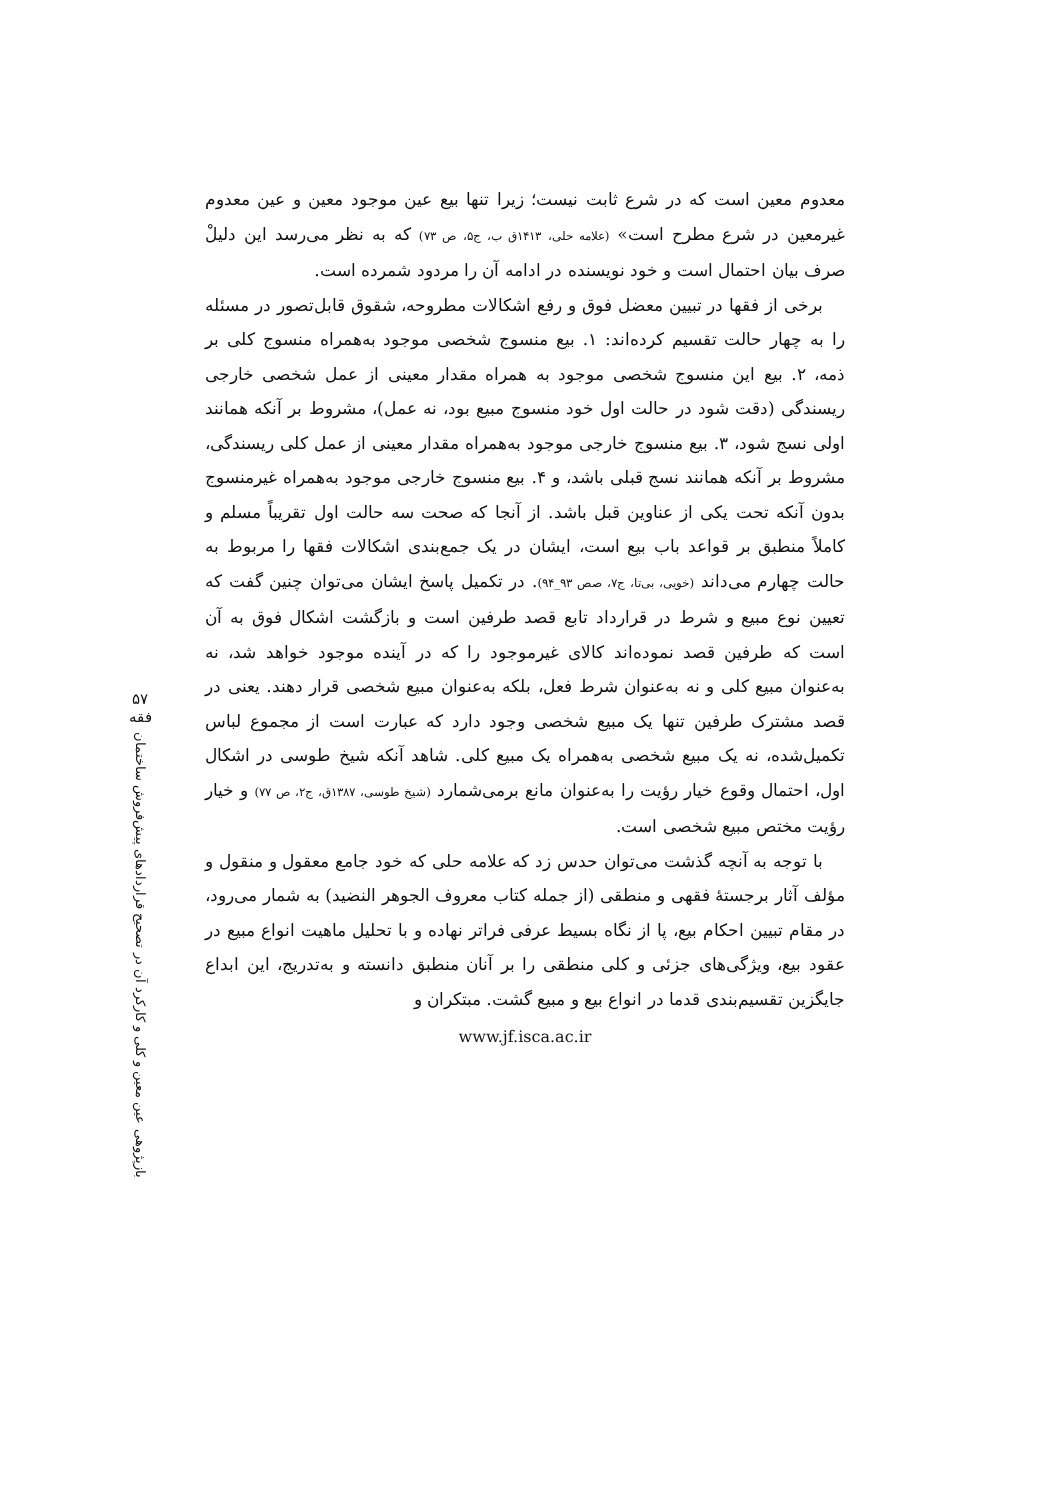۵۷
فقه
بازپژوهی عین معین و کلی و کارکرد آن در تصحیح قراردادهای پیش‌فروش ساختمان
معدوم معین است که در شرع ثابت نیست؛ زیرا تنها بیع عین موجود معین و عین معدوم غیرمعین در شرع مطرح است» (علامه حلی، ۱۴۱۳ق ب، ج۵، ص ۷۳) که به نظر می‌رسد این دلیلْ صرف بیان احتمال است و خود نویسنده در ادامه آن را مردود شمرده است.
برخی از فقها در تبیین معضل فوق و رفع اشکالات مطروحه، شقوق قابل‌تصور در مسئله را به چهار حالت تقسیم کرده‌اند: ۱. بیع منسوج شخصی موجود به‌همراه منسوج کلی بر ذمه، ۲. بیع این منسوج شخصی موجود به همراه مقدار معینی از عمل شخصی خارجی ریسندگی (دقت شود در حالت اول خود منسوج مبیع بود، نه عمل)، مشروط بر آنکه همانند اولی نسج شود، ۳. بیع منسوج خارجی موجود به‌همراه مقدار معینی از عمل کلی ریسندگی، مشروط بر آنکه همانند نسج قبلی باشد، و ۴. بیع منسوج خارجی موجود به‌همراه غیرمنسوج بدون آنکه تحت یکی از عناوین قبل باشد. از آنجا که صحت سه حالت اول تقریباً مسلم و کاملاً منطبق بر قواعد باب بیع است، ایشان در یک جمع‌بندی اشکالات فقها را مربوط به حالت چهارم می‌داند (خویی، بی‌تا، ج۷، صص ۹۳_۹۴). در تکمیل پاسخ ایشان می‌توان چنین گفت که تعیین نوع مبیع و شرط در قرارداد تابع قصد طرفین است و بازگشت اشکال فوق به آن است که طرفین قصد نموده‌اند کالای غیرموجود را که در آینده موجود خواهد شد، نه به‌عنوان مبیع کلی و نه به‌عنوان شرط فعل، بلکه به‌عنوان مبیع شخصی قرار دهند. یعنی در قصد مشترک طرفین تنها یک مبیع شخصی وجود دارد که عبارت است از مجموع لباس تکمیل‌شده، نه یک مبیع شخصی به‌همراه یک مبیع کلی. شاهد آنکه شیخ طوسی در اشکال اول، احتمال وقوع خیار رؤیت را به‌عنوان مانع برمی‌شمارد (شیخ طوسی، ۱۳۸۷ق، ج۲، ص ۷۷) و خیار رؤیت مختص مبیع شخصی است.
با توجه به آنچه گذشت می‌توان حدس زد که علامه حلی که خود جامع معقول و منقول و مؤلف آثار برجستهٔ فقهی و منطقی (از جمله کتاب معروف الجوهر النضید) به شمار می‌رود، در مقام تبیین احکام بیع، پا از نگاه بسیط عرفی فراتر نهاده و با تحلیل ماهیت انواع مبیع در عقود بیع، ویژگی‌های جزئی و کلی منطقی را بر آنان منطبق دانسته و به‌تدریج، این ابداع جایگزین تقسیم‌بندی قدما در انواع بیع و مبیع گشت. مبتکران و
www.jf.isca.ac.ir